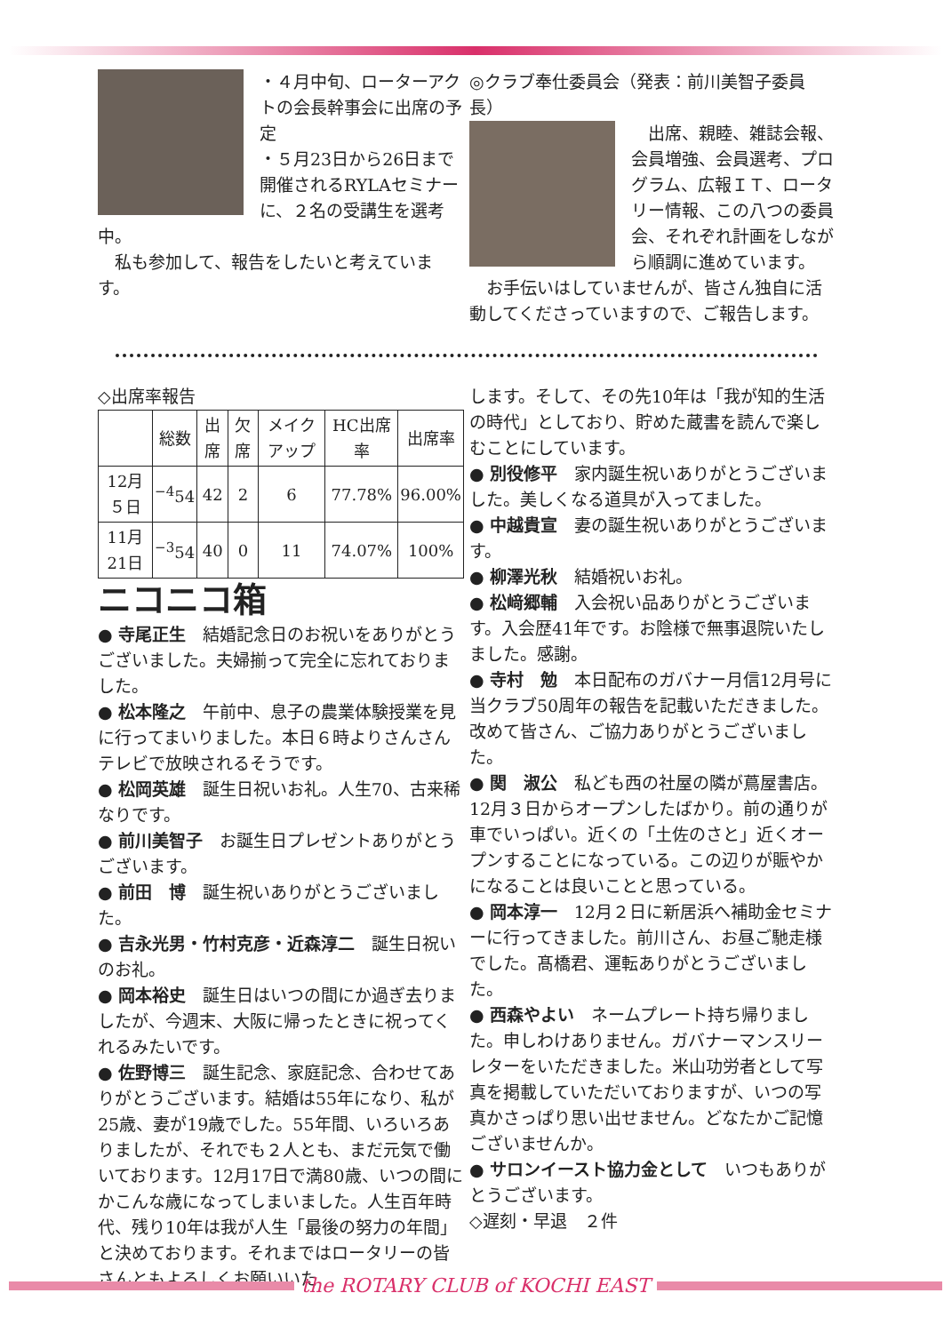・４月中旬、ローターアクトの会長幹事会に出席の予定
・５月23日から26日まで開催されるRYLAセミナーに、２名の受講生を選考中。
　私も参加して、報告をしたいと考えています。
◎クラブ奉仕委員会（発表：前川美智子委員長）
　出席、親睦、雑誌会報、会員増強、会員選考、プログラム、広報ＩＴ、ロータリー情報、この八つの委員会、それぞれ計画をしながら順調に進めています。
　お手伝いはしていませんが、皆さん独自に活動してくださっていますので、ご報告します。
◇出席率報告
| | 総数 | 出席 | 欠席 | メイクアップ | HC出席率 | 出席率 |
| --- | --- | --- | --- | --- | --- | --- |
| 12月５日 | <sup>−4</sup>54 | 42 | 2 | 6 | 77.78% | 96.00% |
| 11月21日 | <sup>−3</sup>54 | 40 | 0 | 11 | 74.07% | 100% |
ニコニコ箱
● 寺尾正生　結婚記念日のお祝いをありがとうございました。夫婦揃って完全に忘れておりました。
● 松本隆之　午前中、息子の農業体験授業を見に行ってまいりました。本日６時よりさんさんテレビで放映されるそうです。
● 松岡英雄　誕生日祝いお礼。人生70、古来稀なりです。
● 前川美智子　お誕生日プレゼントありがとうございます。
● 前田　博　誕生祝いありがとうございました。
● 吉永光男・竹村克彦・近森淳二　誕生日祝いのお礼。
● 岡本裕史　誕生日はいつの間にか過ぎ去りましたが、今週末、大阪に帰ったときに祝ってくれるみたいです。
● 佐野博三　誕生記念、家庭記念、合わせてありがとうございます。結婚は55年になり、私が25歳、妻が19歳でした。55年間、いろいろありましたが、それでも２人とも、まだ元気で働いております。12月17日で満80歳、いつの間にかこんな歳になってしまいました。人生百年時代、残り10年は我が人生「最後の努力の年間」と決めております。それまではロータリーの皆さんともよろしくお願いいた
します。そして、その先10年は「我が知的生活の時代」としており、貯めた蔵書を読んで楽しむことにしています。
● 別役修平　家内誕生祝いありがとうございました。美しくなる道具が入ってました。
● 中越貴宣　妻の誕生祝いありがとうございます。
● 柳澤光秋　結婚祝いお礼。
● 松﨑郷輔　入会祝い品ありがとうございます。入会歴41年です。お陰様で無事退院いたしました。感謝。
● 寺村　勉　本日配布のガバナー月信12月号に当クラブ50周年の報告を記載いただきました。改めて皆さん、ご協力ありがとうございました。
● 関　淑公　私ども西の社屋の隣が蔦屋書店。12月３日からオープンしたばかり。前の通りが車でいっぱい。近くの「土佐のさと」近くオープンすることになっている。この辺りが賑やかになることは良いことと思っている。
● 岡本淳一　12月２日に新居浜へ補助金セミナーに行ってきました。前川さん、お昼ご馳走様でした。髙橋君、運転ありがとうございました。
● 西森やよい　ネームプレート持ち帰りました。申しわけありません。ガバナーマンスリーレターをいただきました。米山功労者として写真を掲載していただいておりますが、いつの写真かさっぱり思い出せません。どなたかご記憶ございませんか。
● サロンイースト協力金として　いつもありがとうございます。
◇遅刻・早退　２件
the ROTARY CLUB of KOCHI EAST